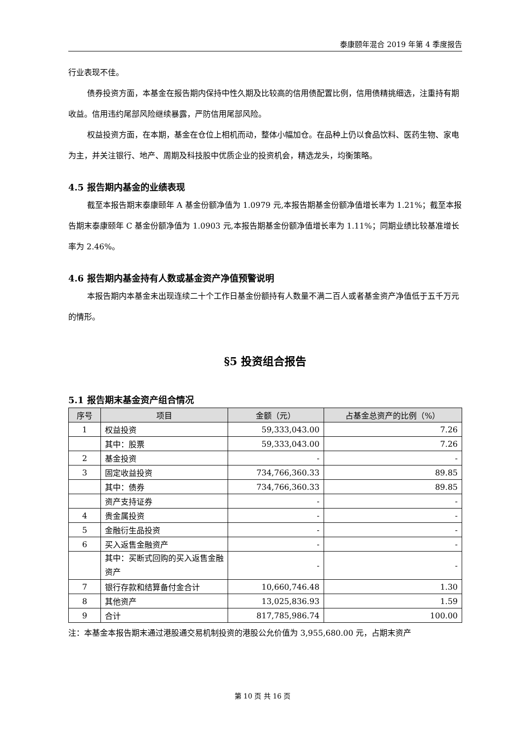泰康颐年混合 2019 年第 4 季度报告
行业表现不佳。
债券投资方面，本基金在报告期内保持中性久期及比较高的信用债配置比例，信用债精挑细选，注重持有期收益。信用违约尾部风险继续暴露，严防信用尾部风险。
权益投资方面，在本期，基金在仓位上相机而动，整体小幅加仓。在品种上仍以食品饮料、医药生物、家电为主，并关注银行、地产、周期及科技股中优质企业的投资机会，精选龙头，均衡策略。
4.5 报告期内基金的业绩表现
截至本报告期末泰康颐年 A 基金份额净值为 1.0979 元,本报告期基金份额净值增长率为 1.21%；截至本报告期末泰康颐年 C 基金份额净值为 1.0903 元,本报告期基金份额净值增长率为 1.11%；同期业绩比较基准增长率为 2.46%。
4.6 报告期内基金持有人数或基金资产净值预警说明
本报告期内本基金未出现连续二十个工作日基金份额持有人数量不满二百人或者基金资产净值低于五千万元的情形。
§5 投资组合报告
5.1 报告期末基金资产组合情况
| 序号 | 项目 | 金额（元） | 占基金总资产的比例（%） |
| --- | --- | --- | --- |
| 1 | 权益投资 | 59,333,043.00 | 7.26 |
| | 其中：股票 | 59,333,043.00 | 7.26 |
| 2 | 基金投资 | - | - |
| 3 | 固定收益投资 | 734,766,360.33 | 89.85 |
| | 其中：债券 | 734,766,360.33 | 89.85 |
| | 资产支持证券 | - | - |
| 4 | 贵金属投资 | - | - |
| 5 | 金融衍生品投资 | - | - |
| 6 | 买入返售金融资产 | - | - |
| | 其中：买断式回购的买入返售金融资产 | - | - |
| 7 | 银行存款和结算备付金合计 | 10,660,746.48 | 1.30 |
| 8 | 其他资产 | 13,025,836.93 | 1.59 |
| 9 | 合计 | 817,785,986.74 | 100.00 |
注：本基金本报告期末通过港股通交易机制投资的港股公允价值为 3,955,680.00 元，占期末资产
第 10 页 共 16 页